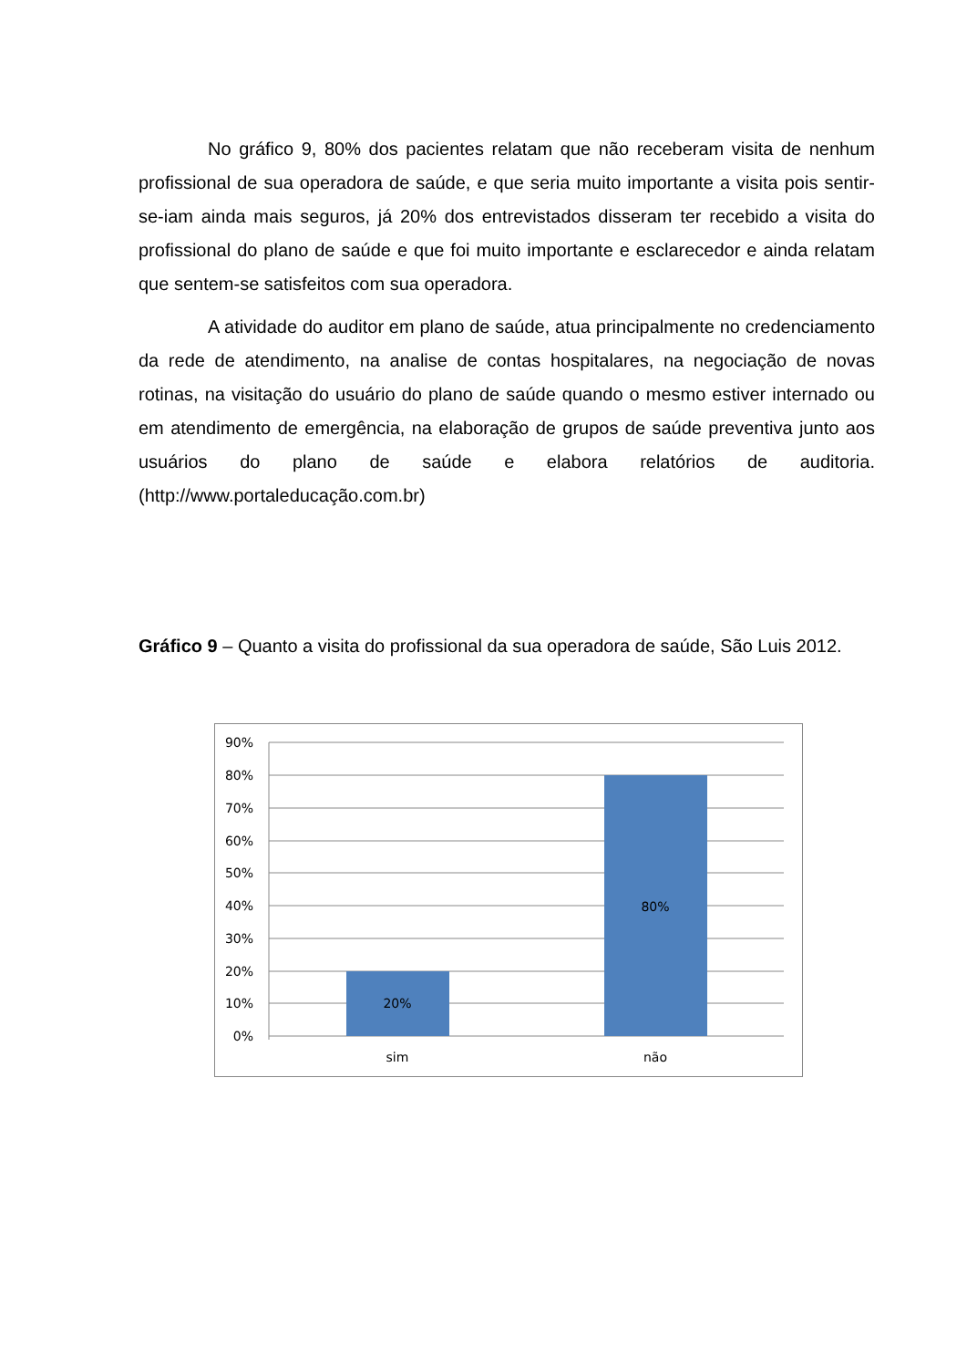No gráfico 9, 80% dos pacientes relatam que não receberam visita de nenhum profissional de sua operadora de saúde, e que seria muito importante a visita pois sentir-se-iam ainda mais seguros, já 20% dos entrevistados disseram ter recebido a visita do profissional do plano de saúde e que foi muito importante e esclarecedor e ainda relatam que sentem-se satisfeitos com sua operadora.
A atividade do auditor em plano de saúde, atua principalmente no credenciamento da rede de atendimento, na analise de contas hospitalares, na negociação de novas rotinas, na visitação do usuário do plano de saúde quando o mesmo estiver internado ou em atendimento de emergência, na elaboração de grupos de saúde preventiva junto aos usuários do plano de saúde e elabora relatórios de auditoria. (http://www.portaleducação.com.br)
Gráfico 9 – Quanto a visita do profissional da sua operadora de saúde, São Luis 2012.
90%
80%
70%
60%
50%
40%
30%
20%
10%
0%
20%
80%
sim
não